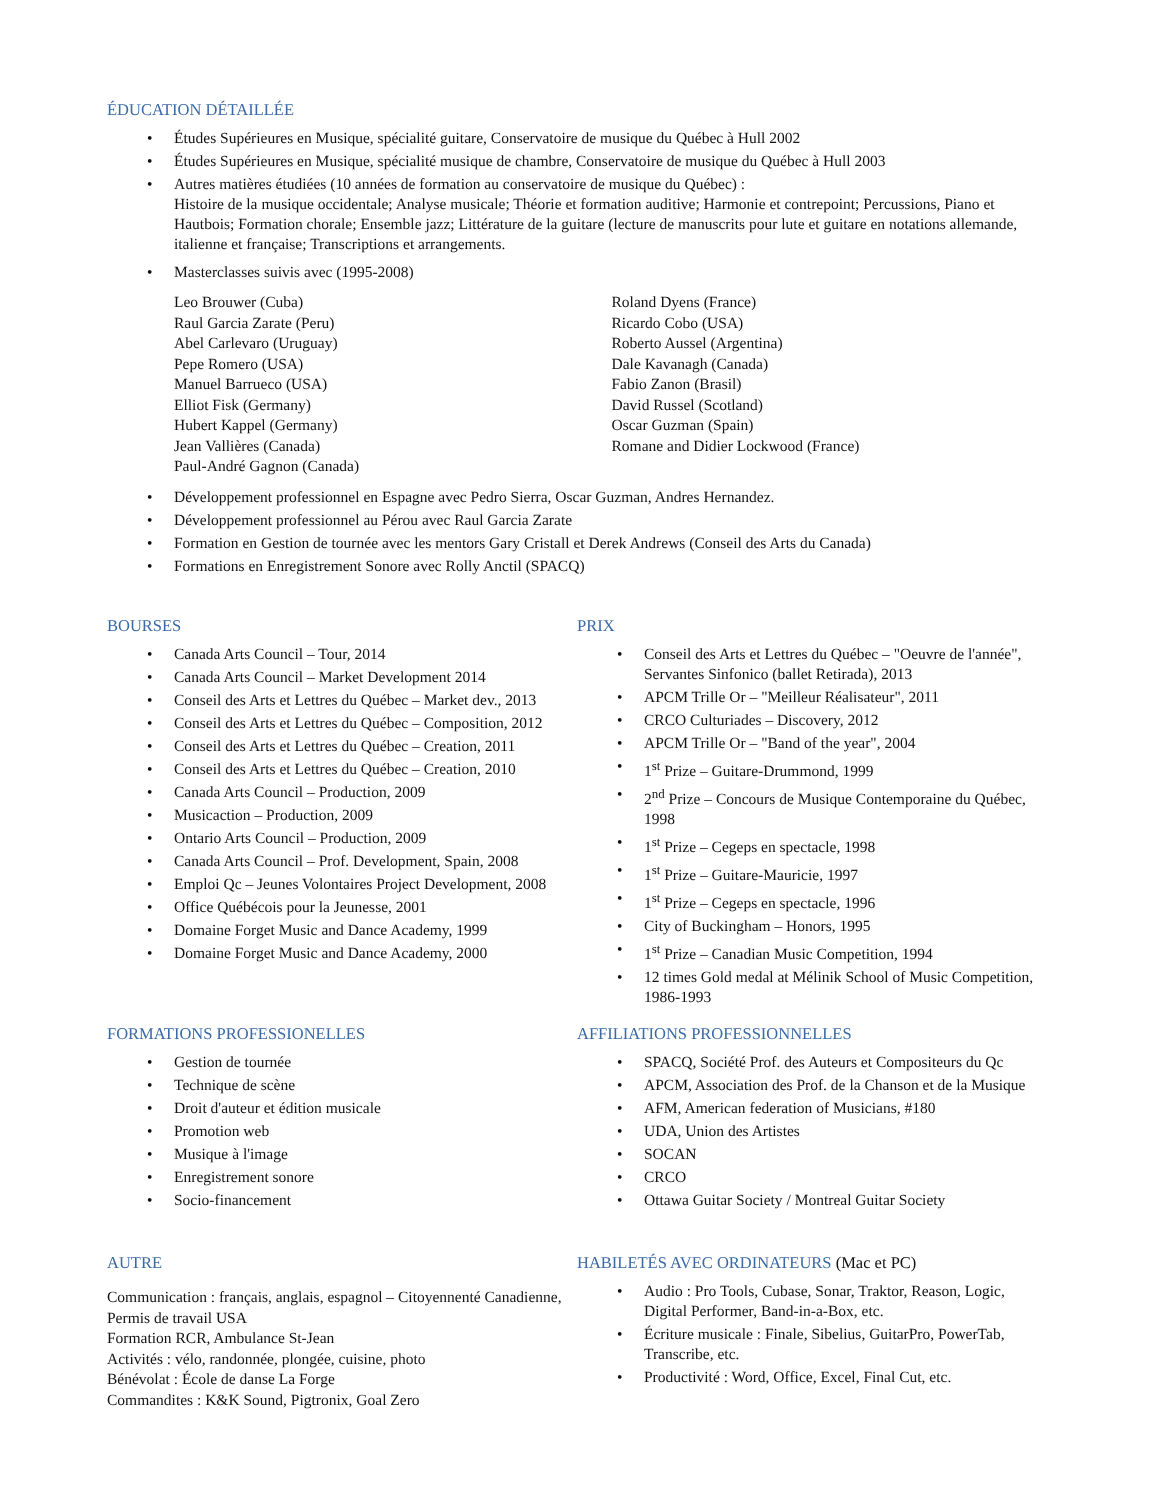ÉDUCATION DÉTAILLÉE
• Études Supérieures en Musique, spécialité guitare, Conservatoire de musique du Québec à Hull 2002
• Études Supérieures en Musique, spécialité musique de chambre, Conservatoire de musique du Québec à Hull 2003
• Autres matières étudiées (10 années de formation au conservatoire de musique du Québec) :
Histoire de la musique occidentale; Analyse musicale; Théorie et formation auditive; Harmonie et contrepoint; Percussions, Piano et Hautbois; Formation chorale; Ensemble jazz; Littérature de la guitare (lecture de manuscrits pour lute et guitare en notations allemande, italienne et française; Transcriptions et arrangements.
• Masterclasses suivis avec (1995-2008)
Leo Brouwer (Cuba)
Raul Garcia Zarate (Peru)
Abel Carlevaro (Uruguay)
Pepe Romero (USA)
Manuel Barrueco (USA)
Elliot Fisk (Germany)
Hubert Kappel (Germany)
Jean Vallières (Canada)
Paul-André Gagnon (Canada)
Roland Dyens (France)
Ricardo Cobo (USA)
Roberto Aussel (Argentina)
Dale Kavanagh (Canada)
Fabio Zanon (Brasil)
David Russel (Scotland)
Oscar Guzman (Spain)
Romane and Didier Lockwood (France)
• Développement professionnel en Espagne avec Pedro Sierra, Oscar Guzman, Andres Hernandez.
• Développement professionnel au Pérou avec Raul Garcia Zarate
• Formation en Gestion de tournée avec les mentors Gary Cristall et Derek Andrews (Conseil des Arts du Canada)
• Formations en Enregistrement Sonore avec Rolly Anctil (SPACQ)
BOURSES
• Canada Arts Council – Tour, 2014
• Canada Arts Council – Market Development 2014
• Conseil des Arts et Lettres du Québec – Market dev., 2013
• Conseil des Arts et Lettres du Québec – Composition, 2012
• Conseil des Arts et Lettres du Québec – Creation, 2011
• Conseil des Arts et Lettres du Québec – Creation, 2010
• Canada Arts Council – Production, 2009
• Musicaction – Production, 2009
• Ontario Arts Council – Production, 2009
• Canada Arts Council – Prof. Development, Spain, 2008
• Emploi Qc – Jeunes Volontaires Project Development, 2008
• Office Québécois pour la Jeunesse, 2001
• Domaine Forget Music and Dance Academy, 1999
• Domaine Forget Music and Dance Academy, 2000
PRIX
• Conseil des Arts et Lettres du Québec – "Oeuvre de l'année", Servantes Sinfonico (ballet Retirada), 2013
• APCM Trille Or – "Meilleur Réalisateur", 2011
• CRCO Culturiades – Discovery, 2012
• APCM Trille Or – "Band of the year", 2004
• 1<sup>st</sup> Prize – Guitare-Drummond, 1999
• 2<sup>nd</sup> Prize – Concours de Musique Contemporaine du Québec, 1998
• 1<sup>st</sup> Prize – Cegeps en spectacle, 1998
• 1<sup>st</sup> Prize – Guitare-Mauricie, 1997
• 1<sup>st</sup> Prize – Cegeps en spectacle, 1996
• City of Buckingham – Honors, 1995
• 1<sup>st</sup> Prize – Canadian Music Competition, 1994
• 12 times Gold medal at Mélinik School of Music Competition, 1986-1993
FORMATIONS PROFESSIONELLES
• Gestion de tournée
• Technique de scène
• Droit d'auteur et édition musicale
• Promotion web
• Musique à l'image
• Enregistrement sonore
• Socio-financement
AFFILIATIONS PROFESSIONNELLES
• SPACQ, Société Prof. des Auteurs et Compositeurs du Qc
• APCM, Association des Prof. de la Chanson et de la Musique
• AFM, American federation of Musicians, #180
• UDA, Union des Artistes
• SOCAN
• CRCO
• Ottawa Guitar Society / Montreal Guitar Society
AUTRE
Communication : français, anglais, espagnol – Citoyennenté Canadienne, Permis de travail USA
Formation RCR, Ambulance St-Jean
Activités : vélo, randonnée, plongée, cuisine, photo
Bénévolat : École de danse La Forge
Commandites : K&K Sound, Pigtronix, Goal Zero
HABILETÉS AVEC ORDINATEURS (Mac et PC)
• Audio : Pro Tools, Cubase, Sonar, Traktor, Reason, Logic, Digital Performer, Band-in-a-Box, etc.
• Écriture musicale : Finale, Sibelius, GuitarPro, PowerTab, Transcribe, etc.
• Productivité : Word, Office, Excel, Final Cut, etc.